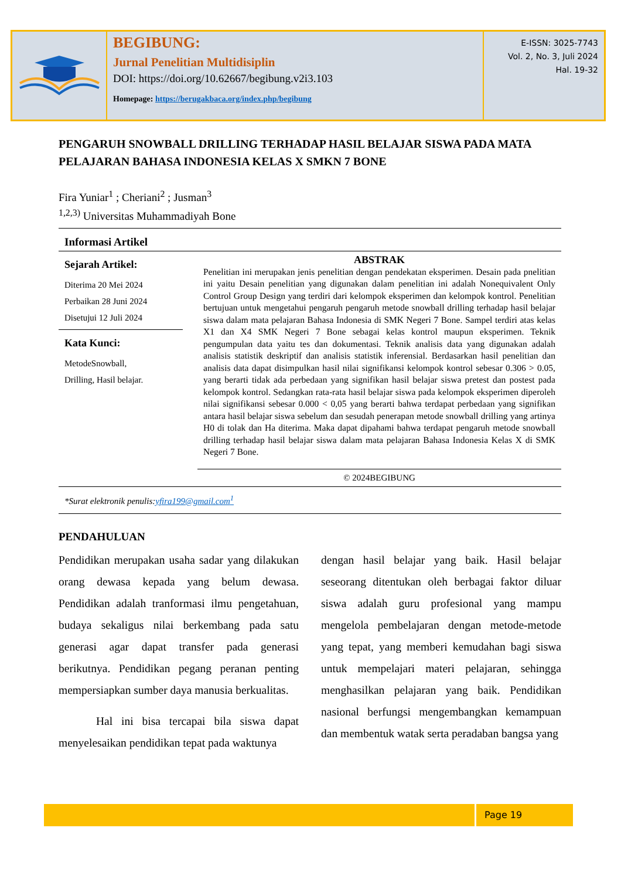BEGIBUNG:
Jurnal Penelitian Multidisiplin
DOI: https://doi.org/10.62667/begibung.v2i3.103
Homepage: https://berugakbaca.org/index.php/begibung
E-ISSN: 3025-7743
Vol. 2, No. 3, Juli 2024
Hal. 19-32
PENGARUH SNOWBALL DRILLING TERHADAP HASIL BELAJAR SISWA PADA MATA PELAJARAN BAHASA INDONESIA KELAS X SMKN 7 BONE
Fira Yuniar<sup>1</sup> ; Cheriani<sup>2</sup> ; Jusman<sup>3</sup>
<sup>1,2,3)</sup> Universitas Muhammadiyah Bone
Informasi Artikel
Sejarah Artikel:
Diterima 20 Mei 2024
Perbaikan 28 Juni 2024
Disetujui 12 Juli 2024
Kata Kunci:
MetodeSnowball,
Drilling, Hasil belajar.
ABSTRAK
Penelitian ini merupakan jenis penelitian dengan pendekatan eksperimen. Desain pada pnelitian ini yaitu Desain penelitian yang digunakan dalam penelitian ini adalah Nonequivalent Only Control Group Design yang terdiri dari kelompok eksperimen dan kelompok kontrol. Penelitian bertujuan untuk mengetahui pengaruh pengaruh metode snowball drilling terhadap hasil belajar siswa dalam mata pelajaran Bahasa Indonesia di SMK Negeri 7 Bone. Sampel terdiri atas kelas X1 dan X4 SMK Negeri 7 Bone sebagai kelas kontrol maupun eksperimen. Teknik pengumpulan data yaitu tes dan dokumentasi. Teknik analisis data yang digunakan adalah analisis statistik deskriptif dan analisis statistik inferensial. Berdasarkan hasil penelitian dan analisis data dapat disimpulkan hasil nilai signifikansi kelompok kontrol sebesar 0.306 > 0.05, yang berarti tidak ada perbedaan yang signifikan hasil belajar siswa pretest dan postest pada kelompok kontrol. Sedangkan rata-rata hasil belajar siswa pada kelompok eksperimen diperoleh nilai signifikansi sebesar 0.000 < 0,05 yang berarti bahwa terdapat perbedaan yang signifikan antara hasil belajar siswa sebelum dan sesudah penerapan metode snowball drilling yang artinya H0 di tolak dan Ha diterima. Maka dapat dipahami bahwa terdapat pengaruh metode snowball drilling terhadap hasil belajar siswa dalam mata pelajaran Bahasa Indonesia Kelas X di SMK Negeri 7 Bone.
© 2024BEGIBUNG
*Surat elektronik penulis:yfira199@gmail.com<sup>1</sup>
PENDAHULUAN
Pendidikan merupakan usaha sadar yang dilakukan orang dewasa kepada yang belum dewasa. Pendidikan adalah tranformasi ilmu pengetahuan, budaya sekaligus nilai berkembang pada satu generasi agar dapat transfer pada generasi berikutnya. Pendidikan pegang peranan penting mempersiapkan sumber daya manusia berkualitas.
Hal ini bisa tercapai bila siswa dapat menyelesaikan pendidikan tepat pada waktunya
dengan hasil belajar yang baik. Hasil belajar seseorang ditentukan oleh berbagai faktor diluar siswa adalah guru profesional yang mampu mengelola pembelajaran dengan metode-metode yang tepat, yang memberi kemudahan bagi siswa untuk mempelajari materi pelajaran, sehingga menghasilkan pelajaran yang baik. Pendidikan nasional berfungsi mengembangkan kemampuan dan membentuk watak serta peradaban bangsa yang
Page 19